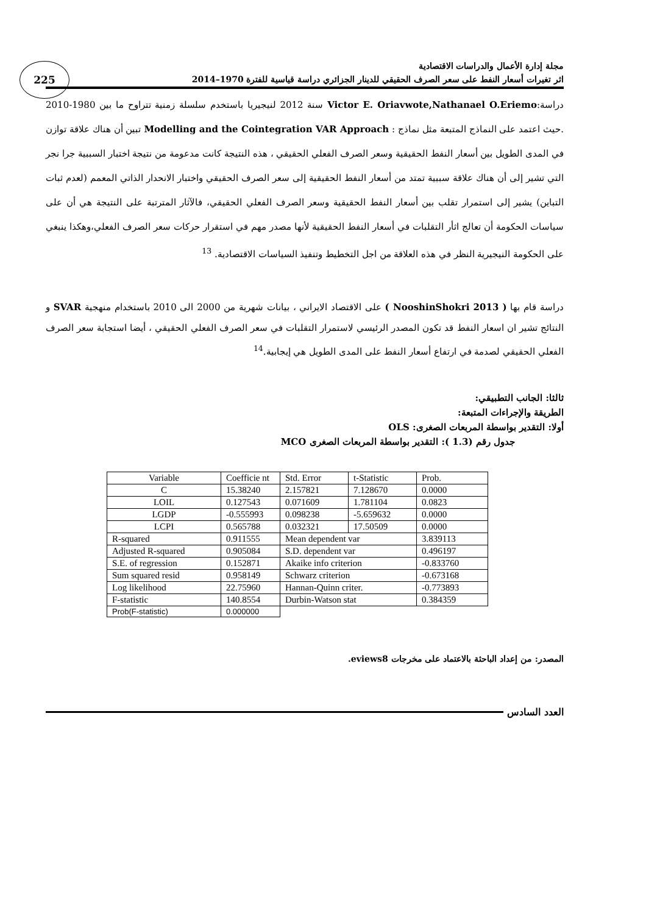225
مجلة إدارة الأعمال والدراسات الاقتصادية
اثر تغيرات أسعار النفط على سعر الصرف الحقيقي للدينار الجزائري دراسة قياسية للفترة 1970–2014
دراسة:Victor E. Oriavwote,Nathanael O.Eriemo سنة 2012 لنيجيريا باستخدم سلسلة زمنية تتراوح ما بين 1980-2010 .حيث اعتمد على النماذج المتبعة مثل نماذج : Modelling and the Cointegration VAR Approach تبين أن هناك علاقة توازن في المدى الطويل بين أسعار النفط الحقيقية وسعر الصرف الفعلي الحقيقي ، هذه النتيجة كانت مدعومة من نتيجة اختبار السببية جرا نجر التي تشير إلى أن هناك علاقة سببية تمتد من أسعار النفط الحقيقية إلى سعر الصرف الحقيقي واختبار الانحدار الذاتي المعمم (لعدم ثبات التباين) يشير إلى استمرار تقلب بين أسعار النفط الحقيقية وسعر الصرف الفعلي الحقيقي، فالآثار المترتبة على النتيجة هي أن على سياسات الحكومة أن تعالج اثأر التقلبات في أسعار النفط الحقيقية لأنها مصدر مهم في استقرار حركات سعر الصرف الفعلي،وهكذا ينبغي على الحكومة النيجيرية النظر في هذه العلاقة من اجل التخطيط وتنفيذ السياسات الاقتصادية. <sup>13</sup>
دراسة قام بها ( NooshinShokri 2013 ) على الاقتصاد الايراني ، بيانات شهرية من 2000 الى 2010 باستخدام منهجية SVAR و النتائج تشير ان اسعار النفط قد تكون المصدر الرئيسي لاستمرار التقلبات في سعر الصرف الفعلي الحقيقي ، أيضا استجابة سعر الصرف الفعلي الحقيقي لصدمة في ارتفاع أسعار النفط على المدى الطويل هي إيجابية.<sup>14</sup>
ثالثا: الجانب التطبيقي:
الطريقة والإجراءات المتبعة:
أولا: التقدير بواسطة المربعات الصغرى: OLS
جدول رقم (1.3 ): التقدير بواسطة المربعات الصغرى MCO
| Variable | Coefficie nt | Std. Error | t-Statistic | Prob. |
| --- | --- | --- | --- | --- |
| C | 15.38240 | 2.157821 | 7.128670 | 0.0000 |
| LOIL | 0.127543 | 0.071609 | 1.781104 | 0.0823 |
| LGDP | -0.555993 | 0.098238 | -5.659632 | 0.0000 |
| LCPI | 0.565788 | 0.032321 | 17.50509 | 0.0000 |
| R-squared | 0.911555 | Mean dependent var | | 3.839113 |
| Adjusted R-squared | 0.905084 | S.D. dependent var | | 0.496197 |
| S.E. of regression | 0.152871 | Akaike info criterion | | -0.833760 |
| Sum squared resid | 0.958149 | Schwarz criterion | | -0.673168 |
| Log likelihood | 22.75960 | Hannan-Quinn criter. | | -0.773893 |
| F-statistic | 140.8554 | Durbin-Watson stat | | 0.384359 |
| Prob(F-statistic) | 0.000000 | | | |
المصدر: من إعداد الباحثة بالاعتماد على مخرجات eviews8.
العدد السادس